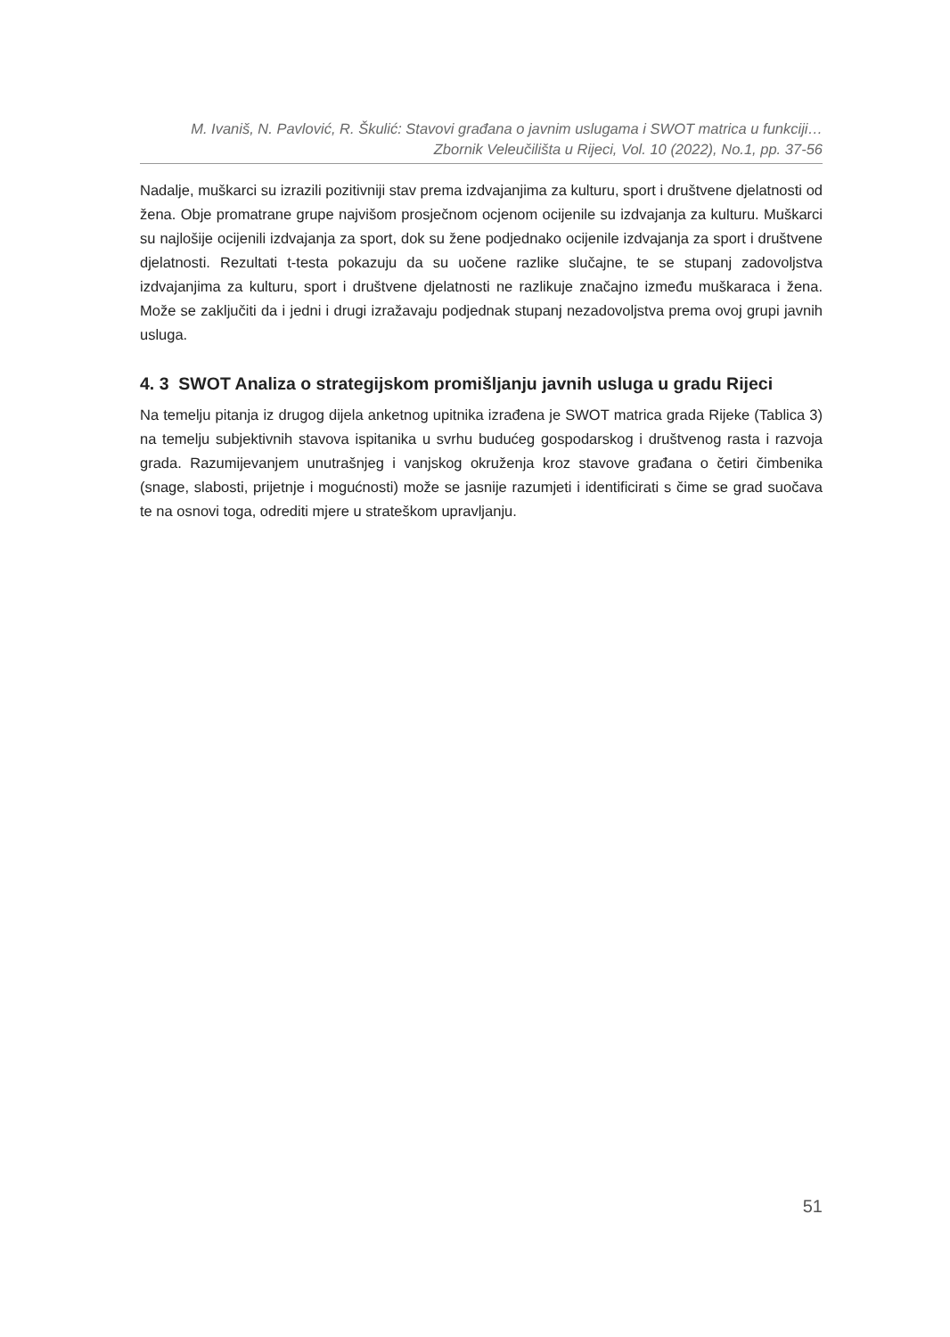M. Ivaniš, N. Pavlović, R. Škulić: Stavovi građana o javnim uslugama i SWOT matrica u funkciji…
Zbornik Veleučilišta u Rijeci, Vol. 10 (2022), No.1, pp. 37-56
Nadalje, muškarci su izrazili pozitivniji stav prema izdvajanjima za kulturu, sport i društvene djelatnosti od žena. Obje promatrane grupe najvišom prosječnom ocjenom ocijenile su izdvajanja za kulturu. Muškarci su najlošije ocijenili izdvajanja za sport, dok su žene podjednako ocijenile izdvajanja za sport i društvene djelatnosti. Rezultati t-testa pokazuju da su uočene razlike slučajne, te se stupanj zadovoljstva izdvajanjima za kulturu, sport i društvene djelatnosti ne razlikuje značajno između muškaraca i žena. Može se zaključiti da i jedni i drugi izražavaju podjednak stupanj nezadovoljstva prema ovoj grupi javnih usluga.
4. 3 SWOT Analiza o strategijskom promišljanju javnih usluga u gradu Rijeci
Na temelju pitanja iz drugog dijela anketnog upitnika izrađena je SWOT matrica grada Rijeke (Tablica 3) na temelju subjektivnih stavova ispitanika u svrhu budućeg gospodarskog i društvenog rasta i razvoja grada. Razumijevanjem unutrašnjeg i vanjskog okruženja kroz stavove građana o četiri čimbenika (snage, slabosti, prijetnje i mogućnosti) može se jasnije razumjeti i identificirati s čime se grad suočava te na osnovi toga, odrediti mjere u strateškom upravljanju.
51